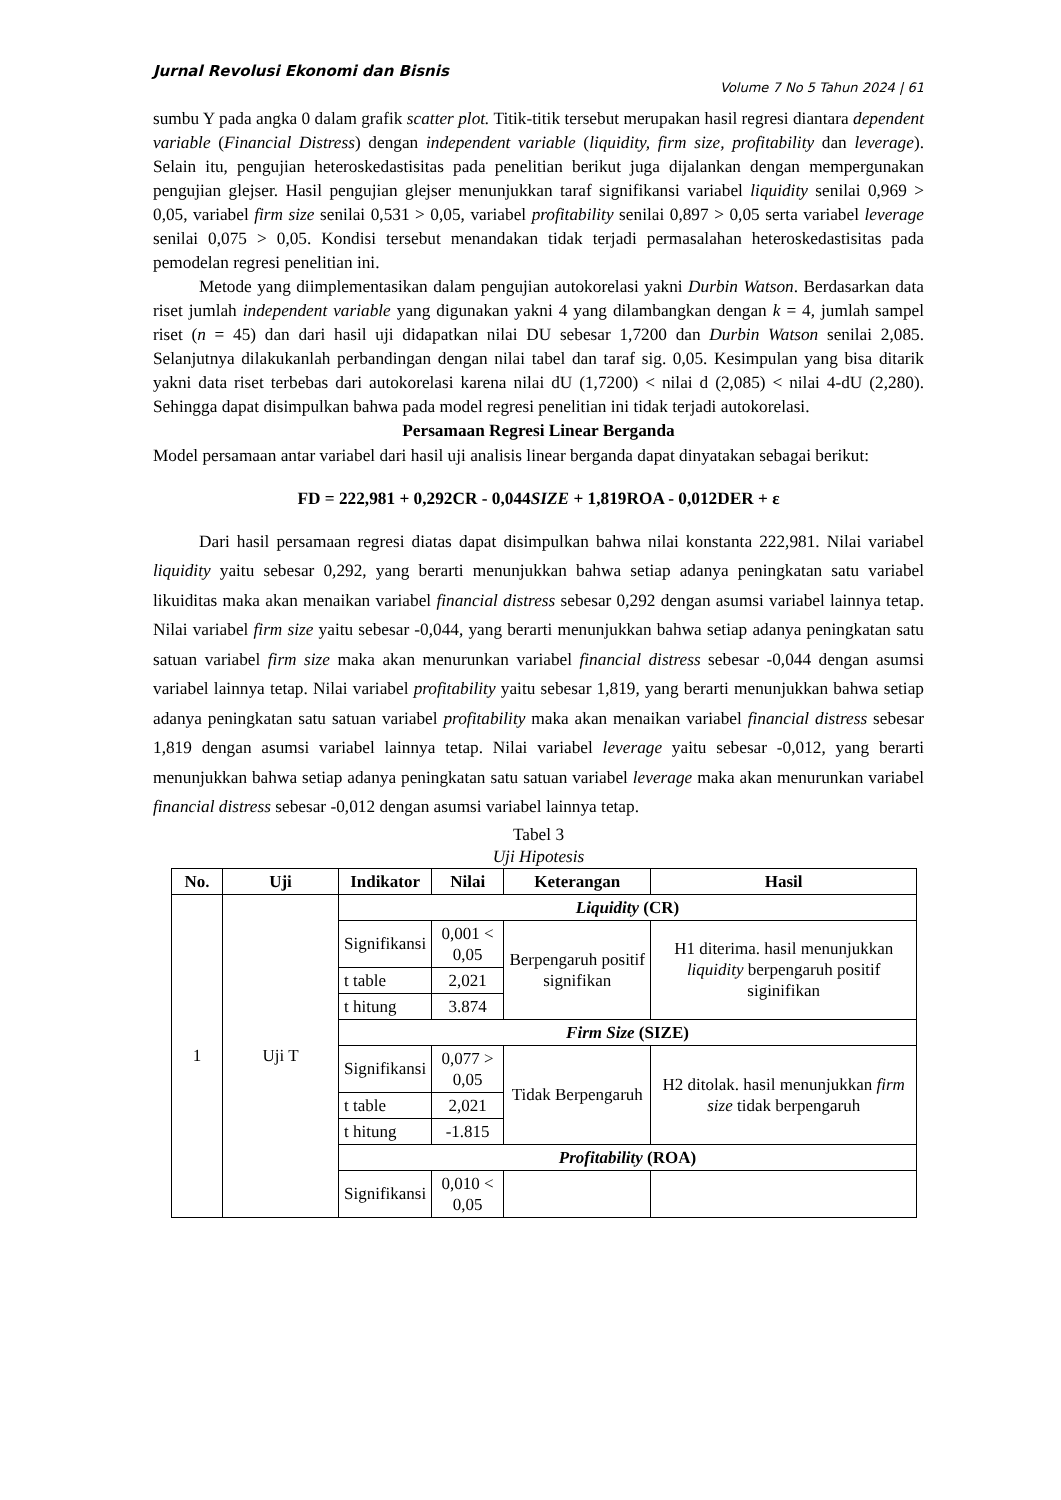Jurnal Revolusi Ekonomi dan Bisnis
Volume 7 No 5 Tahun 2024 | 61
sumbu Y pada angka 0 dalam grafik scatter plot. Titik-titik tersebut merupakan hasil regresi diantara dependent variable (Financial Distress) dengan independent variable (liquidity, firm size, profitability dan leverage). Selain itu, pengujian heteroskedastisitas pada penelitian berikut juga dijalankan dengan mempergunakan pengujian glejser. Hasil pengujian glejser menunjukkan taraf signifikansi variabel liquidity senilai 0,969 > 0,05, variabel firm size senilai 0,531 > 0,05, variabel profitability senilai 0,897 > 0,05 serta variabel leverage senilai 0,075 > 0,05. Kondisi tersebut menandakan tidak terjadi permasalahan heteroskedastisitas pada pemodelan regresi penelitian ini.
Metode yang diimplementasikan dalam pengujian autokorelasi yakni Durbin Watson. Berdasarkan data riset jumlah independent variable yang digunakan yakni 4 yang dilambangkan dengan k = 4, jumlah sampel riset (n = 45) dan dari hasil uji didapatkan nilai DU sebesar 1,7200 dan Durbin Watson senilai 2,085. Selanjutnya dilakukanlah perbandingan dengan nilai tabel dan taraf sig. 0,05. Kesimpulan yang bisa ditarik yakni data riset terbebas dari autokorelasi karena nilai dU (1,7200) < nilai d (2,085) < nilai 4-dU (2,280). Sehingga dapat disimpulkan bahwa pada model regresi penelitian ini tidak terjadi autokorelasi.
Persamaan Regresi Linear Berganda
Model persamaan antar variabel dari hasil uji analisis linear berganda dapat dinyatakan sebagai berikut:
FD = 222,981 + 0,292CR - 0,044SIZE + 1,819ROA - 0,012DER + ε
Dari hasil persamaan regresi diatas dapat disimpulkan bahwa nilai konstanta 222,981. Nilai variabel liquidity yaitu sebesar 0,292, yang berarti menunjukkan bahwa setiap adanya peningkatan satu variabel likuiditas maka akan menaikan variabel financial distress sebesar 0,292 dengan asumsi variabel lainnya tetap. Nilai variabel firm size yaitu sebesar -0,044, yang berarti menunjukkan bahwa setiap adanya peningkatan satu satuan variabel firm size maka akan menurunkan variabel financial distress sebesar -0,044 dengan asumsi variabel lainnya tetap. Nilai variabel profitability yaitu sebesar 1,819, yang berarti menunjukkan bahwa setiap adanya peningkatan satu satuan variabel profitability maka akan menaikan variabel financial distress sebesar 1,819 dengan asumsi variabel lainnya tetap. Nilai variabel leverage yaitu sebesar -0,012, yang berarti menunjukkan bahwa setiap adanya peningkatan satu satuan variabel leverage maka akan menurunkan variabel financial distress sebesar -0,012 dengan asumsi variabel lainnya tetap.
Tabel 3
Uji Hipotesis
| No. | Uji | Indikator | Nilai | Keterangan | Hasil |
| --- | --- | --- | --- | --- | --- |
| 1 | Uji T | Liquidity (CR) | | | |
| | | Signifikansi | 0,001 < 0,05 | Berpengaruh positif signifikan | H1 diterima. hasil menunjukkan liquidity berpengaruh positif siginifikan |
| | | t table | 2,021 | | |
| | | t hitung | 3.874 | | |
| | | Firm Size (SIZE) | | | |
| | | Signifikansi | 0,077 > 0,05 | Tidak Berpengaruh | H2 ditolak. hasil menunjukkan firm size tidak berpengaruh |
| | | t table | 2,021 | | |
| | | t hitung | -1.815 | | |
| | | Profitability (ROA) | | | |
| | | Signifikansi | 0,010 < 0,05 | | |